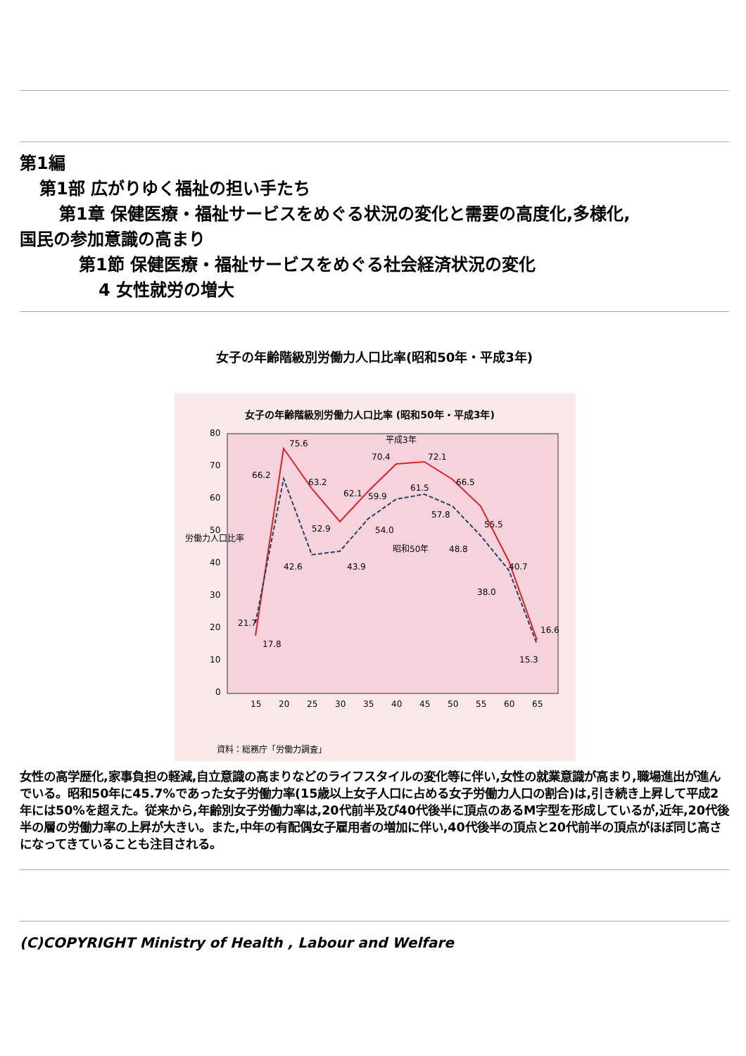第1編
第1部 広がりゆく福祉の担い手たち
第1章 保健医療・福祉サービスをめぐる状況の変化と需要の高度化,多様化,
国民の参加意識の高まり
第1節 保健医療・福祉サービスをめぐる社会経済状況の変化
4 女性就労の増大
女子の年齢階級別労働力人口比率(昭和50年・平成3年)
女子の年齢階級別労働力人口比率 (昭和50年・平成3年)
80
70
60
50
40
30
20
10
0
労働力人口比率
15
20
25
30
35
40
45
50
55
60
65
資料：総務庁「労働力調査」
75.6
66.2
63.2
62.1
59.9
70.4
72.1
61.5
66.5
57.8
55.5
52.9
54.0
昭和50年
48.8
42.6
43.9
40.7
38.0
21.7
17.8
16.6
15.3
平成3年
女性の高学歴化,家事負担の軽減,自立意識の高まりなどのライフスタイルの変化等に伴い,女性の就業意識が高まり,職場進出が進んでいる。昭和50年に45.7%であった女子労働力率(15歳以上女子人口に占める女子労働力人口の割合)は,引き続き上昇して平成2年には50%を超えた。従来から,年齢別女子労働力率は,20代前半及び40代後半に頂点のあるM字型を形成しているが,近年,20代後半の層の労働力率の上昇が大きい。また,中年の有配偶女子雇用者の増加に伴い,40代後半の頂点と20代前半の頂点がほぼ同じ高さになってきていることも注目される。
(C)COPYRIGHT Ministry of Health , Labour and Welfare